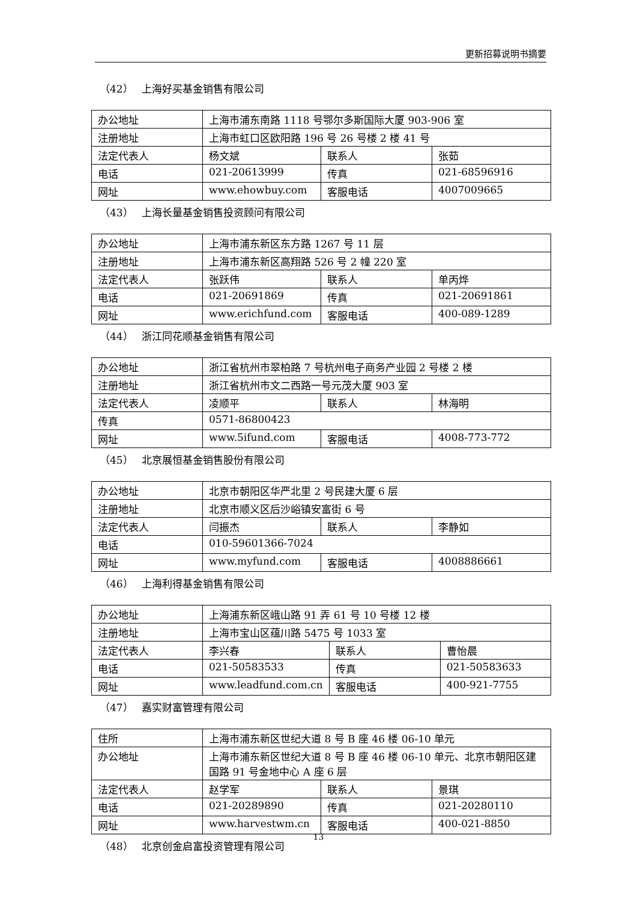更新招募说明书摘要
（42） 上海好买基金销售有限公司
| 办公地址 | 上海市浦东南路 1118 号鄂尔多斯国际大厦 903-906 室 | | |
| 注册地址 | 上海市虹口区欧阳路 196 号 26 号楼 2 楼 41 号 | | |
| 法定代表人 | 杨文斌 | 联系人 | 张茹 |
| 电话 | 021-20613999 | 传真 | 021-68596916 |
| 网址 | www.ehowbuy.com | 客服电话 | 4007009665 |
（43） 上海长量基金销售投资顾问有限公司
| 办公地址 | 上海市浦东新区东方路 1267 号 11 层 | | |
| 注册地址 | 上海市浦东新区高翔路 526 号 2 幢 220 室 | | |
| 法定代表人 | 张跃伟 | 联系人 | 单丙烨 |
| 电话 | 021-20691869 | 传真 | 021-20691861 |
| 网址 | www.erichfund.com | 客服电话 | 400-089-1289 |
（44） 浙江同花顺基金销售有限公司
| 办公地址 | 浙江省杭州市翠柏路 7 号杭州电子商务产业园 2 号楼 2 楼 | | |
| 注册地址 | 浙江省杭州市文二西路一号元茂大厦 903 室 | | |
| 法定代表人 | 凌顺平 | 联系人 | 林海明 |
| 传真 | 0571-86800423 | | |
| 网址 | www.5ifund.com | 客服电话 | 4008-773-772 |
（45） 北京展恒基金销售股份有限公司
| 办公地址 | 北京市朝阳区华严北里 2 号民建大厦 6 层 | | |
| 注册地址 | 北京市顺义区后沙峪镇安富街 6 号 | | |
| 法定代表人 | 闫振杰 | 联系人 | 李静如 |
| 电话 | 010-59601366-7024 | | |
| 网址 | www.myfund.com | 客服电话 | 4008886661 |
（46） 上海利得基金销售有限公司
| 办公地址 | 上海浦东新区峨山路 91 弄 61 号 10 号楼 12 楼 | | |
| 注册地址 | 上海市宝山区蕴川路 5475 号 1033 室 | | |
| 法定代表人 | 李兴春 | 联系人 | 曹怡晨 |
| 电话 | 021-50583533 | 传真 | 021-50583633 |
| 网址 | www.leadfund.com.cn | 客服电话 | 400-921-7755 |
（47） 嘉实财富管理有限公司
| 住所 | 上海市浦东新区世纪大道 8 号 B 座 46 楼 06-10 单元 | | |
| 办公地址 | 上海市浦东新区世纪大道 8 号 B 座 46 楼 06-10 单元、北京市朝阳区建国路 91 号金地中心 A 座 6 层 | | |
| 法定代表人 | 赵学军 | 联系人 | 景琪 |
| 电话 | 021-20289890 | 传真 | 021-20280110 |
| 网址 | www.harvestwm.cn | 客服电话 | 400-021-8850 |
（48） 北京创金启富投资管理有限公司
13